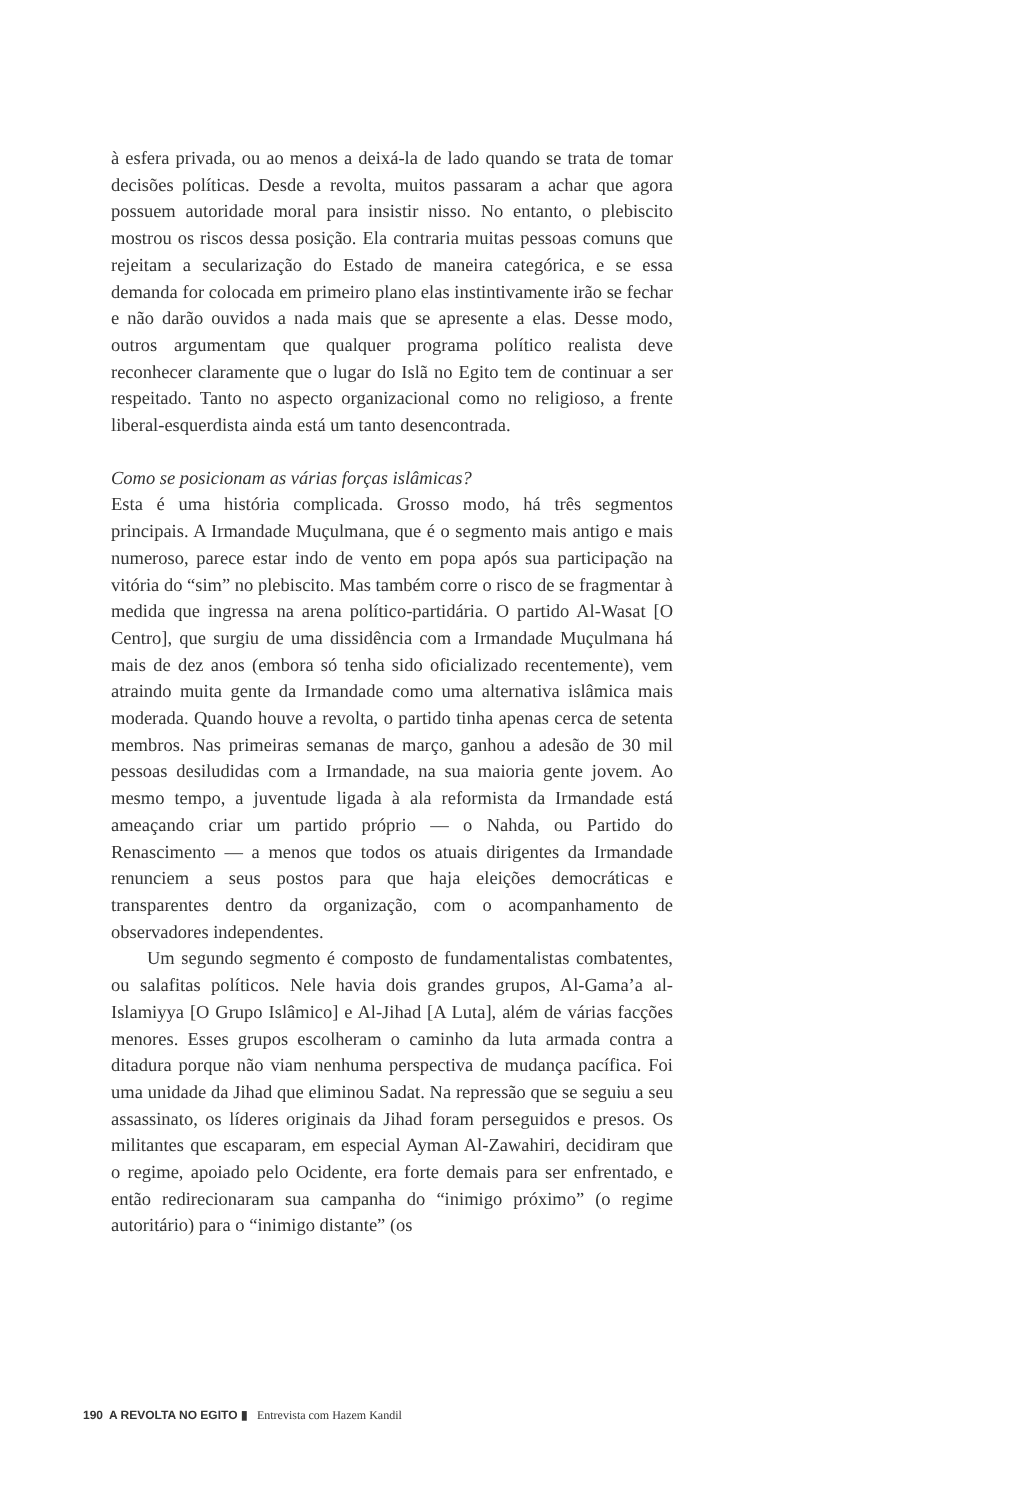à esfera privada, ou ao menos a deixá-la de lado quando se trata de tomar decisões políticas. Desde a revolta, muitos passaram a achar que agora possuem autoridade moral para insistir nisso. No entanto, o plebiscito mostrou os riscos dessa posição. Ela contraria muitas pessoas comuns que rejeitam a secularização do Estado de maneira categórica, e se essa demanda for colocada em primeiro plano elas instintivamente irão se fechar e não darão ouvidos a nada mais que se apresente a elas. Desse modo, outros argumentam que qualquer programa político realista deve reconhecer claramente que o lugar do Islã no Egito tem de continuar a ser respeitado. Tanto no aspecto organizacional como no religioso, a frente liberal-esquerdista ainda está um tanto desencontrada.
Como se posicionam as várias forças islâmicas?
Esta é uma história complicada. Grosso modo, há três segmentos principais. A Irmandade Muçulmana, que é o segmento mais antigo e mais numeroso, parece estar indo de vento em popa após sua participação na vitória do “sim” no plebiscito. Mas também corre o risco de se fragmentar à medida que ingressa na arena político-partidária. O partido Al-Wasat [O Centro], que surgiu de uma dissidência com a Irmandade Muçulmana há mais de dez anos (embora só tenha sido oficializado recentemente), vem atraindo muita gente da Irmandade como uma alternativa islâmica mais moderada. Quando houve a revolta, o partido tinha apenas cerca de setenta membros. Nas primeiras semanas de março, ganhou a adesão de 30 mil pessoas desiludidas com a Irmandade, na sua maioria gente jovem. Ao mesmo tempo, a juventude ligada à ala reformista da Irmandade está ameaçando criar um partido próprio — o Nahda, ou Partido do Renascimento — a menos que todos os atuais dirigentes da Irmandade renunciem a seus postos para que haja eleições democráticas e transparentes dentro da organização, com o acompanhamento de observadores independentes.
Um segundo segmento é composto de fundamentalistas combatentes, ou salafitas políticos. Nele havia dois grandes grupos, Al-Gama’a al-Islamiyya [O Grupo Islâmico] e Al-Jihad [A Luta], além de várias facções menores. Esses grupos escolheram o caminho da luta armada contra a ditadura porque não viam nenhuma perspectiva de mudança pacífica. Foi uma unidade da Jihad que eliminou Sadat. Na repressão que se seguiu a seu assassinato, os líderes originais da Jihad foram perseguidos e presos. Os militantes que escaparam, em especial Ayman Al-Zawahiri, decidiram que o regime, apoiado pelo Ocidente, era forte demais para ser enfrentado, e então redirecionaram sua campanha do “inimigo próximo” (o regime autoritário) para o “inimigo distante” (os
190 A REVOLTA NO EGITO ▮ Entrevista com Hazem Kandil